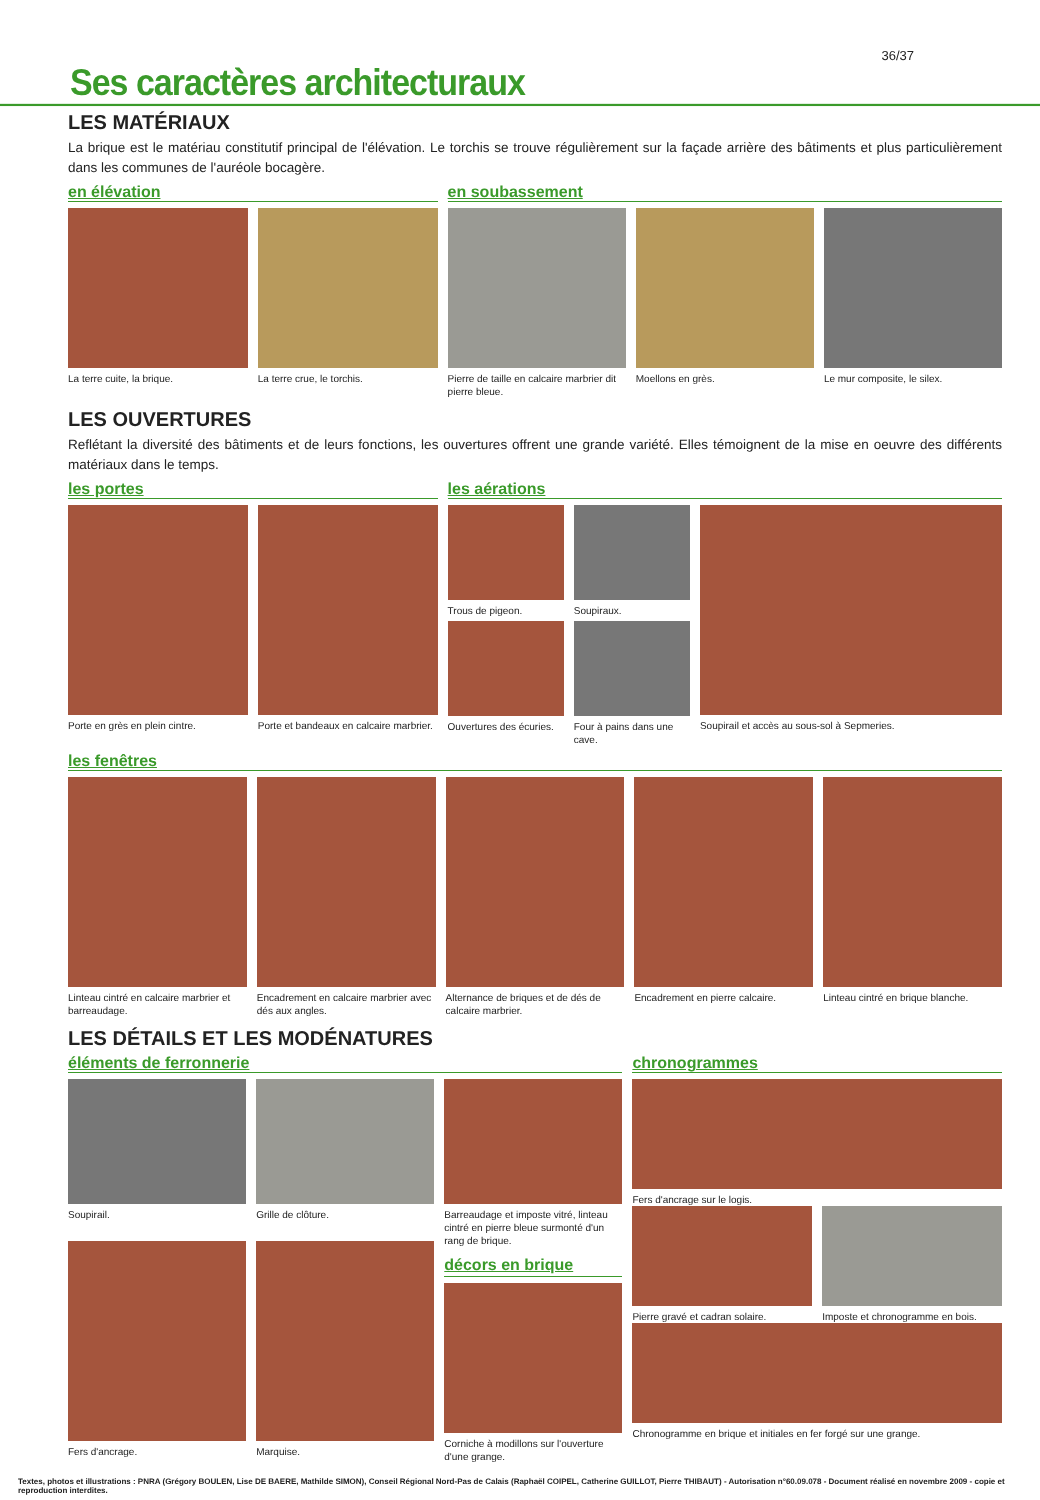36/37
Ses caractères architecturaux
LES MATÉRIAUX
La brique est le matériau constitutif principal de l'élévation. Le torchis se trouve régulièrement sur la façade arrière des bâtiments et plus particulièrement dans les communes de l'auréole bocagère.
en élévation
La terre cuite, la brique. La terre crue, le torchis.
en soubassement
Pierre de taille en calcaire marbrier dit pierre bleue.
Moellons en grès. Le mur composite, le silex.
LES OUVERTURES
Reflétant la diversité des bâtiments et de leurs fonctions, les ouvertures offrent une grande variété. Elles témoignent de la mise en oeuvre des différents matériaux dans le temps.
les portes
Porte en grès en plein cintre. Porte et bandeaux en calcaire marbrier.
les aérations
Trous de pigeon.
Ouvertures des écuries.
Soupiraux.
Four à pains dans une cave.
Soupirail et accès au sous-sol à Sepmeries.
les fenêtres
Linteau cintré en calcaire marbrier et barreaudage.
Encadrement en calcaire marbrier avec dés aux angles.
Alternance de briques et de dés de calcaire marbrier.
Encadrement en pierre calcaire.
Linteau cintré en brique blanche.
LES DÉTAILS ET LES MODÉNATURES
éléments de ferronnerie
Soupirail.
Fers d'ancrage.
Grille de clôture.
Marquise.
Barreaudage et imposte vitré, linteau cintré en pierre bleue surmonté d'un rang de brique.
décors en brique
Corniche à modillons sur l'ouverture d'une grange.
chronogrammes
Fers d'ancrage sur le logis.
Pierre gravé et cadran solaire.
Imposte et chronogramme en bois.
Chronogramme en brique et initiales en fer forgé sur une grange.
Textes, photos et illustrations : PNRA (Grégory BOULEN, Lise DE BAERE, Mathilde SIMON), Conseil Régional Nord-Pas de Calais (Raphaël COIPEL, Catherine GUILLOT, Pierre THIBAUT) - Autorisation n°60.09.078 - Document réalisé en novembre 2009 - copie et reproduction interdites.